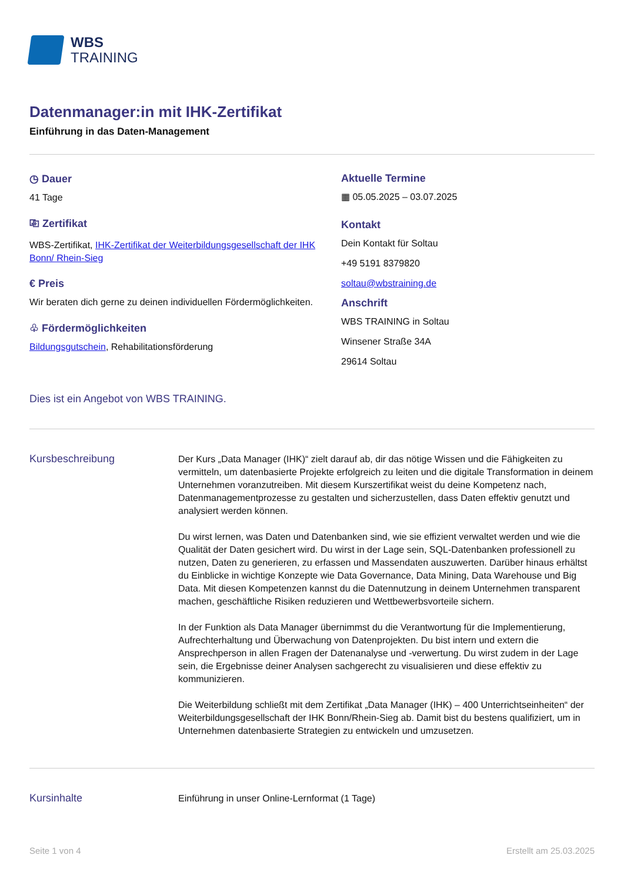WBS
TRAINING
Datenmanager:in mit IHK-Zertifikat
Einführung in das Daten-Management
◷ Dauer
41 Tage
⎘ Zertifikat
WBS-Zertifikat, IHK-Zertifikat der Weiterbildungsgesellschaft der IHK Bonn/ Rhein-Sieg
€ Preis
Wir beraten dich gerne zu deinen individuellen Fördermöglichkeiten.
♧ Fördermöglichkeiten
Bildungsgutschein, Rehabilitationsförderung
Aktuelle Termine
▦ 05.05.2025 – 03.07.2025
Kontakt
Dein Kontakt für Soltau
+49 5191 8379820
soltau@wbstraining.de
Anschrift
WBS TRAINING in Soltau
Winsener Straße 34A
29614 Soltau
Dies ist ein Angebot von WBS TRAINING.
Kursbeschreibung
Der Kurs „Data Manager (IHK)“ zielt darauf ab, dir das nötige Wissen und die Fähigkeiten zu vermitteln, um datenbasierte Projekte erfolgreich zu leiten und die digitale Transformation in deinem Unternehmen voranzutreiben. Mit diesem Kurszertifikat weist du deine Kompetenz nach, Datenmanagementprozesse zu gestalten und sicherzustellen, dass Daten effektiv genutzt und analysiert werden können.
Du wirst lernen, was Daten und Datenbanken sind, wie sie effizient verwaltet werden und wie die Qualität der Daten gesichert wird. Du wirst in der Lage sein, SQL-Datenbanken professionell zu nutzen, Daten zu generieren, zu erfassen und Massendaten auszuwerten. Darüber hinaus erhältst du Einblicke in wichtige Konzepte wie Data Governance, Data Mining, Data Warehouse und Big Data. Mit diesen Kompetenzen kannst du die Datennutzung in deinem Unternehmen transparent machen, geschäftliche Risiken reduzieren und Wettbewerbsvorteile sichern.
In der Funktion als Data Manager übernimmst du die Verantwortung für die Implementierung, Aufrechterhaltung und Überwachung von Datenprojekten. Du bist intern und extern die Ansprechperson in allen Fragen der Datenanalyse und -verwertung. Du wirst zudem in der Lage sein, die Ergebnisse deiner Analysen sachgerecht zu visualisieren und diese effektiv zu kommunizieren.
Die Weiterbildung schließt mit dem Zertifikat „Data Manager (IHK) – 400 Unterrichtseinheiten“ der Weiterbildungsgesellschaft der IHK Bonn/Rhein-Sieg ab. Damit bist du bestens qualifiziert, um in Unternehmen datenbasierte Strategien zu entwickeln und umzusetzen.
Kursinhalte
Einführung in unser Online-Lernformat (1 Tage)
Seite 1 von 4 Erstellt am 25.03.2025